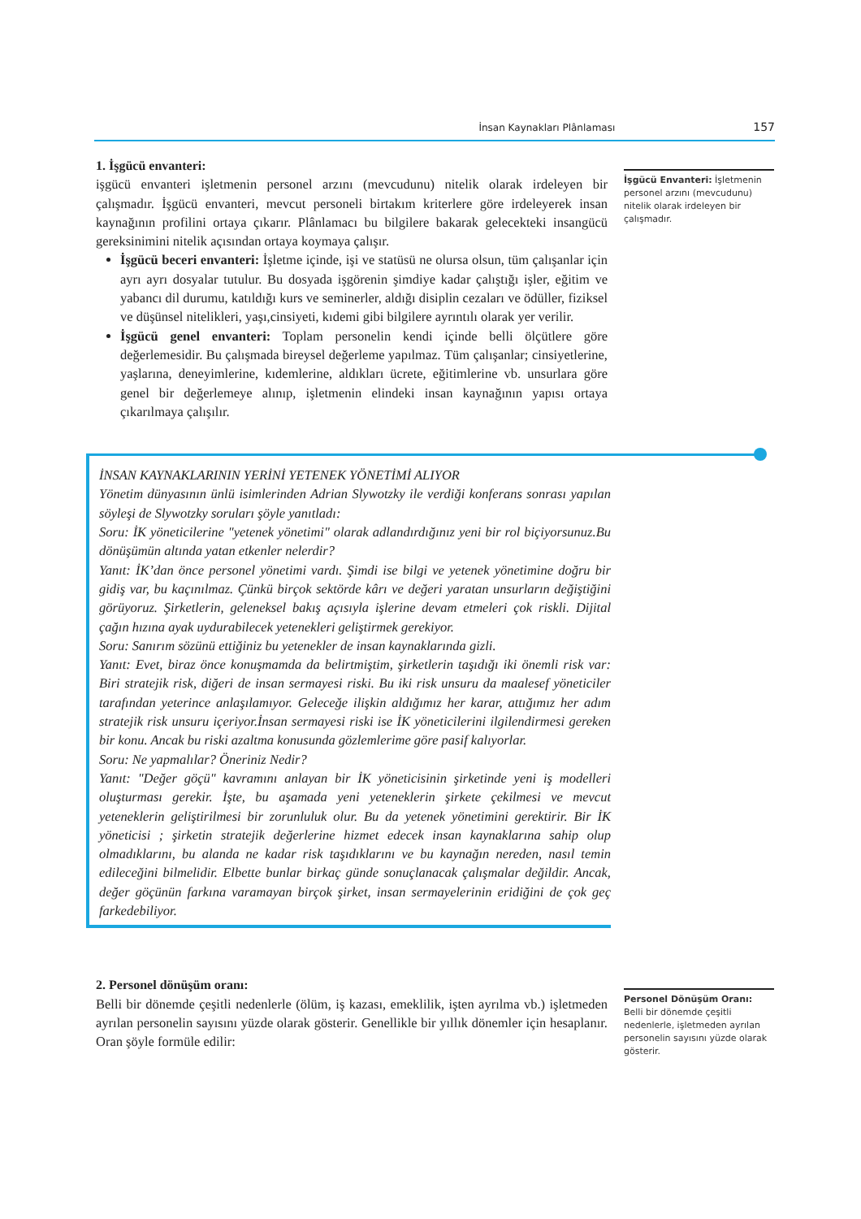İnsan Kaynakları Plânlaması 157
1. İşgücü envanteri:
işgücü envanteri işletmenin personel arzını (mevcudunu) nitelik olarak irdeleyen bir çalışmadır. İşgücü envanteri, mevcut personeli birtakım kriterlere göre irdeleyerek insan kaynağının profilini ortaya çıkarır. Plânlamacı bu bilgilere bakarak gelecekteki insangücü gereksinimini nitelik açısından ortaya koymaya çalışır.
İşgücü beceri envanteri: İşletme içinde, işi ve statüsü ne olursa olsun, tüm çalışanlar için ayrı ayrı dosyalar tutulur. Bu dosyada işgörenin şimdiye kadar çalıştığı işler, eğitim ve yabancı dil durumu, katıldığı kurs ve seminerler, aldığı disiplin cezaları ve ödüller, fiziksel ve düşünsel nitelikleri, yaşı,cinsiyeti, kıdemi gibi bilgilere ayrıntılı olarak yer verilir.
İşgücü genel envanteri: Toplam personelin kendi içinde belli ölçütlere göre değerlemesidir. Bu çalışmada bireysel değerleme yapılmaz. Tüm çalışanlar; cinsiyetlerine, yaşlarına, deneyimlerine, kıdemlerine, aldıkları ücrete, eğitimlerine vb. unsurlara göre genel bir değerlemeye alınıp, işletmenin elindeki insan kaynağının yapısı ortaya çıkarılmaya çalışılır.
İşgücü Envanteri: İşletmenin personel arzını (mevcudunu) nitelik olarak irdeleyen bir çalışmadır.
İNSAN KAYNAKLARININ YERİNİ YETENEK YÖNETİMİ ALIYOR
Yönetim dünyasının ünlü isimlerinden Adrian Slywotzky ile verdiği konferans sonrası yapılan söyleşi de Slywotzky soruları şöyle yanıtladı:
Soru: İK yöneticilerine "yetenek yönetimi" olarak adlandırdığınız yeni bir rol biçiyorsunuz.Bu dönüşümün altında yatan etkenler nelerdir?
Yanıt: İK’dan önce personel yönetimi vardı. Şimdi ise bilgi ve yetenek yönetimine doğru bir gidiş var, bu kaçınılmaz. Çünkü birçok sektörde kârı ve değeri yaratan unsurların değiştiğini görüyoruz. Şirketlerin, geleneksel bakış açısıyla işlerine devam etmeleri çok riskli. Dijital çağın hızına ayak uydurabilecek yetenekleri geliştirmek gerekiyor.
Soru: Sanırım sözünü ettiğiniz bu yetenekler de insan kaynaklarında gizli.
Yanıt: Evet, biraz önce konuşmamda da belirtmiştim, şirketlerin taşıdığı iki önemli risk var: Biri stratejik risk, diğeri de insan sermayesi riski. Bu iki risk unsuru da maalesef yöneticiler tarafından yeterince anlaşılamıyor. Geleceğe ilişkin aldığımız her karar, attığımız her adım stratejik risk unsuru içeriyor.İnsan sermayesi riski ise İK yöneticilerini ilgilendirmesi gereken bir konu. Ancak bu riski azaltma konusunda gözlemlerime göre pasif kalıyorlar.
Soru: Ne yapmalılar? Öneriniz Nedir?
Yanıt: "Değer göçü" kavramını anlayan bir İK yöneticisinin şirketinde yeni iş modelleri oluşturması gerekir. İşte, bu aşamada yeni yeteneklerin şirkete çekilmesi ve mevcut yeteneklerin geliştirilmesi bir zorunluluk olur. Bu da yetenek yönetimini gerektirir. Bir İK yöneticisi ; şirketin stratejik değerlerine hizmet edecek insan kaynaklarına sahip olup olmadıklarını, bu alanda ne kadar risk taşıdıklarını ve bu kaynağın nereden, nasıl temin edileceğini bilmelidir. Elbette bunlar birkaç günde sonuçlanacak çalışmalar değildir. Ancak, değer göçünün farkına varamayan birçok şirket, insan sermayelerinin eridiğini de çok geç farkedebiliyor.
2. Personel dönüşüm oranı:
Belli bir dönemde çeşitli nedenlerle (ölüm, iş kazası, emeklilik, işten ayrılma vb.) işletmeden ayrılan personelin sayısını yüzde olarak gösterir. Genellikle bir yıllık dönemler için hesaplanır. Oran şöyle formüle edilir:
Personel Dönüşüm Oranı: Belli bir dönemde çeşitli nedenlerle, işletmeden ayrılan personelin sayısını yüzde olarak gösterir.